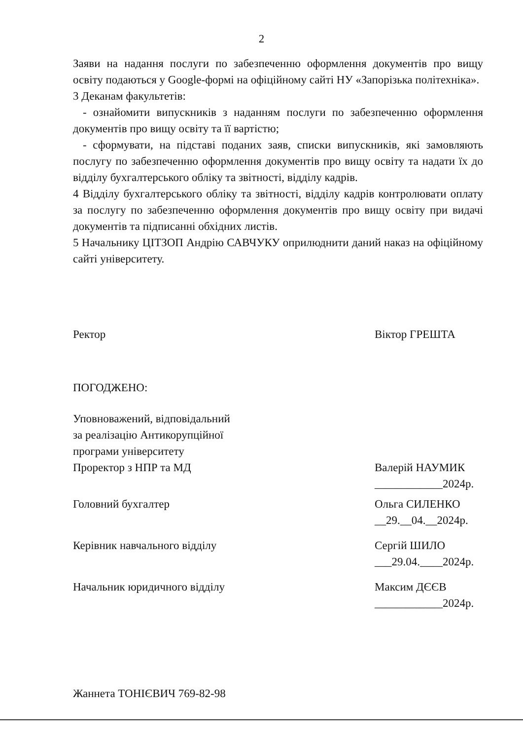2
Заяви на надання послуги по забезпеченню оформлення документів про вищу освіту подаються у Google-формі на офіційному сайті НУ «Запорізька політехніка».
3 Деканам факультетів:
- ознайомити випускників з наданням послуги по забезпеченню оформлення документів про вищу освіту та її вартістю;
- сформувати, на підставі поданих заяв, списки випускників, які замовляють послугу по забезпеченню оформлення документів про вищу освіту та надати їх до відділу бухгалтерського обліку та звітності, відділу кадрів.
4 Відділу бухгалтерського обліку та звітності, відділу кадрів контролювати оплату за послугу по забезпеченню оформлення документів про вищу освіту при видачі документів та підписанні обхідних листів.
5 Начальнику ЦІТЗОП Андрію САВЧУКУ оприлюднити даний наказ на офіційному сайті університету.
Ректор Віктор ГРЕШТА
ПОГОДЖЕНО:
Уповноважений, відповідальний
за реалізацію Антикорупційної
програми університету
Проректор з НПР та МД Валерій НАУМИК
____________2024р.
Головний бухгалтер Ольга СИЛЕНКО
__29.__04.__2024р.
Керівник навчального відділу Сергій ШИЛО
___29.04.____2024р.
Начальник юридичного відділу Максим ДЄЄВ
____________2024р.
Жаннета ТОНІЄВИЧ 769-82-98